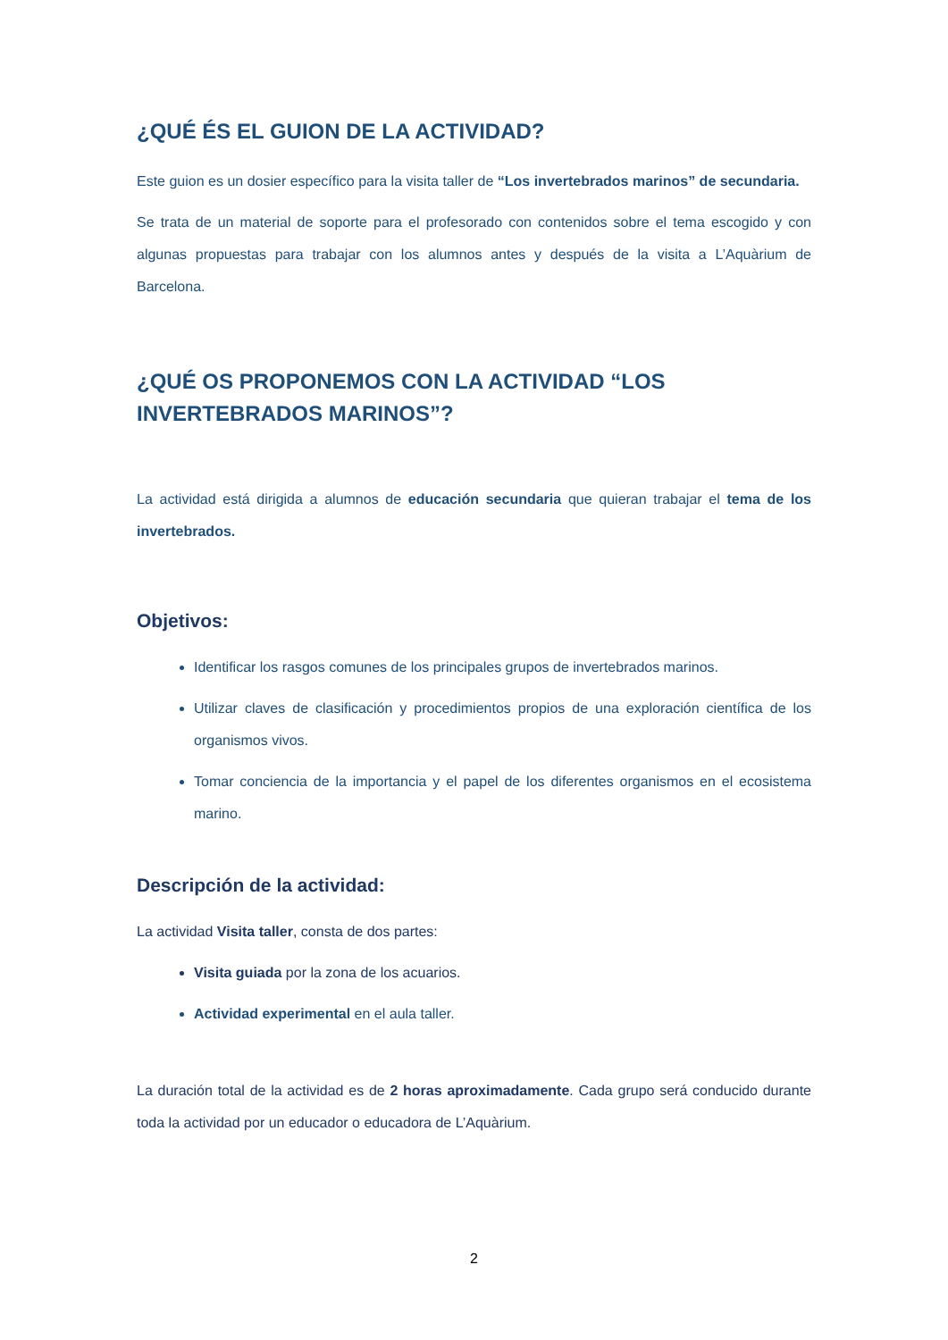¿QUÉ ÉS EL GUION DE LA ACTIVIDAD?
Este guion es un dosier específico para la visita taller de “Los invertebrados marinos” de secundaria.
Se trata de un material de soporte para el profesorado con contenidos sobre el tema escogido y con algunas propuestas para trabajar con los alumnos antes y después de la visita a L’Aquàrium de Barcelona.
¿QUÉ OS PROPONEMOS CON LA ACTIVIDAD “LOS INVERTEBRADOS MARINOS”?
La actividad está dirigida a alumnos de educación secundaria que quieran trabajar el tema de los invertebrados.
Objetivos:
Identificar los rasgos comunes de los principales grupos de invertebrados marinos.
Utilizar claves de clasificación y procedimientos propios de una exploración científica de los organismos vivos.
Tomar conciencia de la importancia y el papel de los diferentes organismos en el ecosistema marino.
Descripción de la actividad:
La actividad Visita taller, consta de dos partes:
Visita guiada por la zona de los acuarios.
Actividad experimental en el aula taller.
La duración total de la actividad es de 2 horas aproximadamente. Cada grupo será conducido durante toda la actividad por un educador o educadora de L’Aquàrium.
2